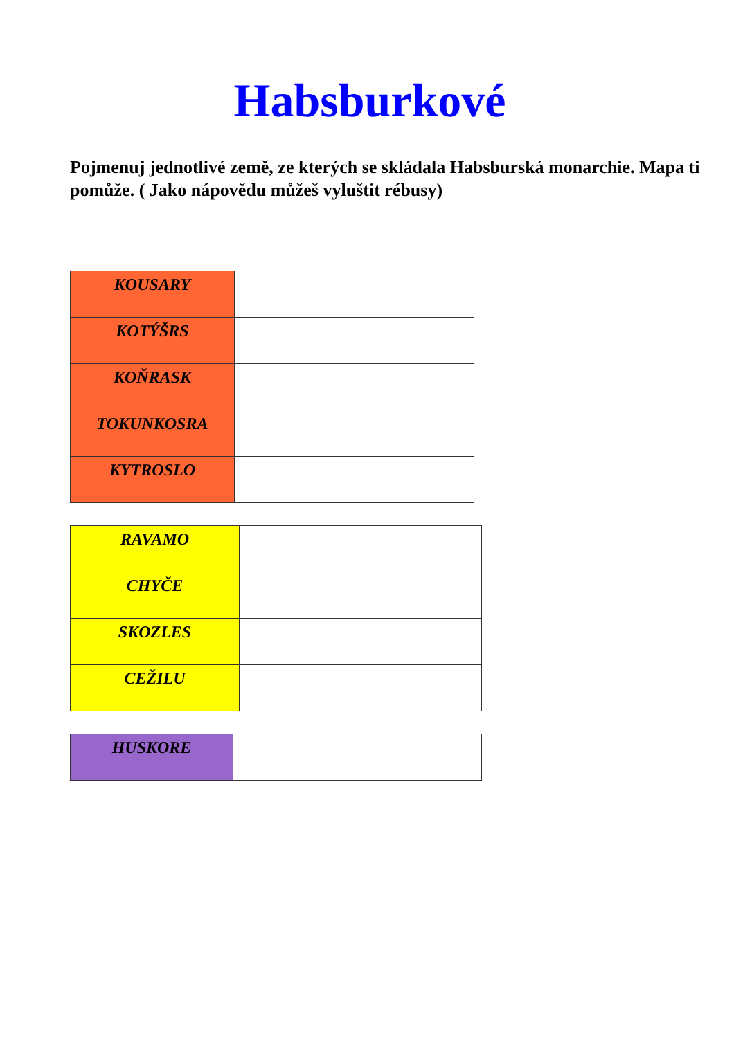Habsburkové
Pojmenuj jednotlivé země, ze kterých se skládala Habsburská monarchie. Mapa ti pomůže. ( Jako nápovědu můžeš vyluštit rébusy)
| KOUSARY | |
| KOTÝŠRS | |
| KOŇRASK | |
| TOKUNKOSRA | |
| KYTROSLO | |
| RAVAMO | |
| CHYČE | |
| SKOZLES | |
| CEŽILU | |
| HUSKORE | |